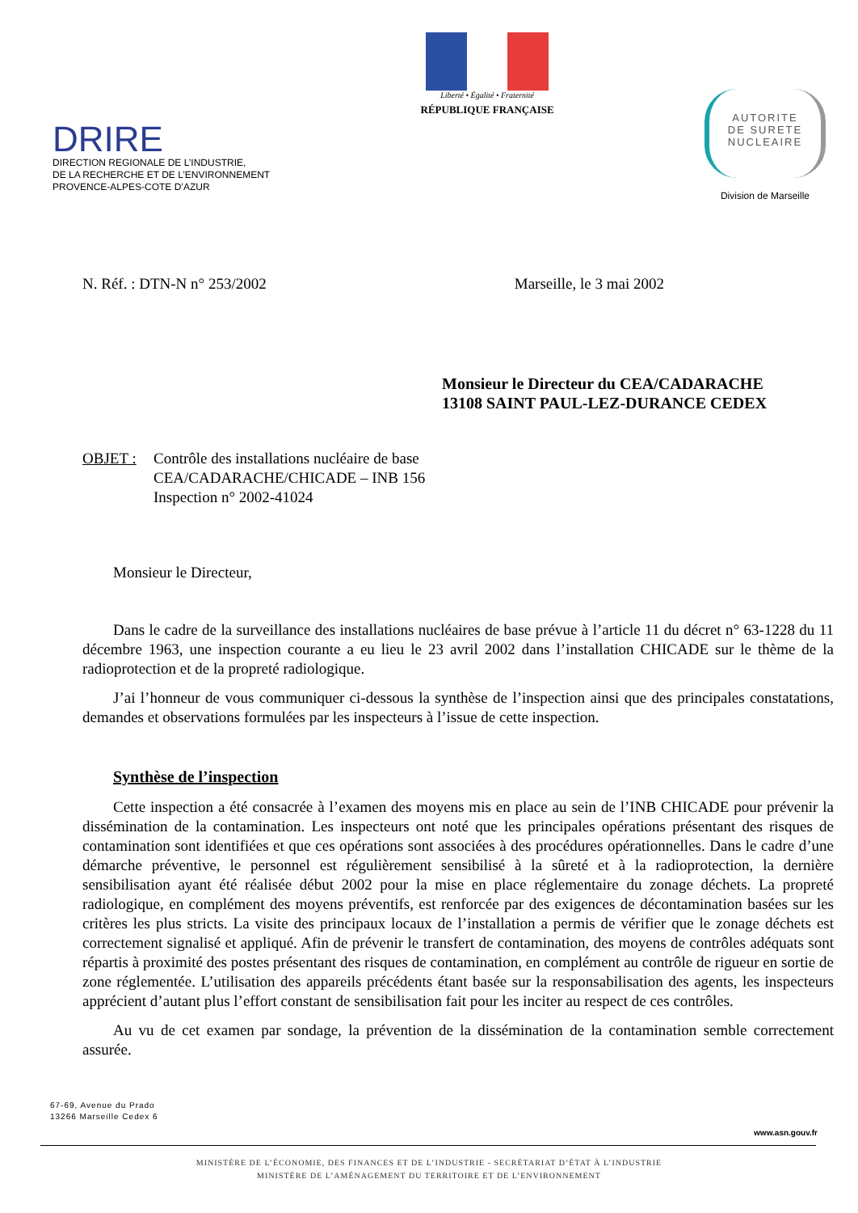DRIRE
DIRECTION REGIONALE DE L’INDUSTRIE,
DE LA RECHERCHE ET DE L’ENVIRONNEMENT
PROVENCE-ALPES-COTE D’AZUR
Liberté • Égalité • Fraternité
RÉPUBLIQUE FRANÇAISE
AUTORITE
DE SURETE
NUCLEAIRE
Division de Marseille
N. Réf. : DTN-N n° 253/2002 Marseille, le 3 mai 2002
Monsieur le Directeur du CEA/CADARACHE
13108 SAINT PAUL-LEZ-DURANCE CEDEX
OBJET : Contrôle des installations nucléaire de base
CEA/CADARACHE/CHICADE – INB 156
Inspection n° 2002-41024
Monsieur le Directeur,
Dans le cadre de la surveillance des installations nucléaires de base prévue à l’article 11 du décret n° 63-1228 du 11 décembre 1963, une inspection courante a eu lieu le 23 avril 2002 dans l’installation CHICADE sur le thème de la radioprotection et de la propreté radiologique.
J’ai l’honneur de vous communiquer ci-dessous la synthèse de l’inspection ainsi que des principales constatations, demandes et observations formulées par les inspecteurs à l’issue de cette inspection.
Synthèse de l’inspection
Cette inspection a été consacrée à l’examen des moyens mis en place au sein de l’INB CHICADE pour prévenir la dissémination de la contamination. Les inspecteurs ont noté que les principales opérations présentant des risques de contamination sont identifiées et que ces opérations sont associées à des procédures opérationnelles. Dans le cadre d’une démarche préventive, le personnel est régulièrement sensibilisé à la sûreté et à la radioprotection, la dernière sensibilisation ayant été réalisée début 2002 pour la mise en place réglementaire du zonage déchets. La propreté radiologique, en complément des moyens préventifs, est renforcée par des exigences de décontamination basées sur les critères les plus stricts. La visite des principaux locaux de l’installation a permis de vérifier que le zonage déchets est correctement signalisé et appliqué. Afin de prévenir le transfert de contamination, des moyens de contrôles adéquats sont répartis à proximité des postes présentant des risques de contamination, en complément au contrôle de rigueur en sortie de zone réglementée. L’utilisation des appareils précédents étant basée sur la responsabilisation des agents, les inspecteurs apprécient d’autant plus l’effort constant de sensibilisation fait pour les inciter au respect de ces contrôles.
Au vu de cet examen par sondage, la prévention de la dissémination de la contamination semble correctement assurée.
67-69, Avenue du Prado
13266 Marseille Cedex 6
www.asn.gouv.fr
MINISTÈRE DE L’ÉCONOMIE, DES FINANCES ET DE L’INDUSTRIE - SECRÉTARIAT D’ÉTAT À L’INDUSTRIE
MINISTÈRE DE L’AMÉNAGEMENT DU TERRITOIRE ET DE L’ENVIRONNEMENT